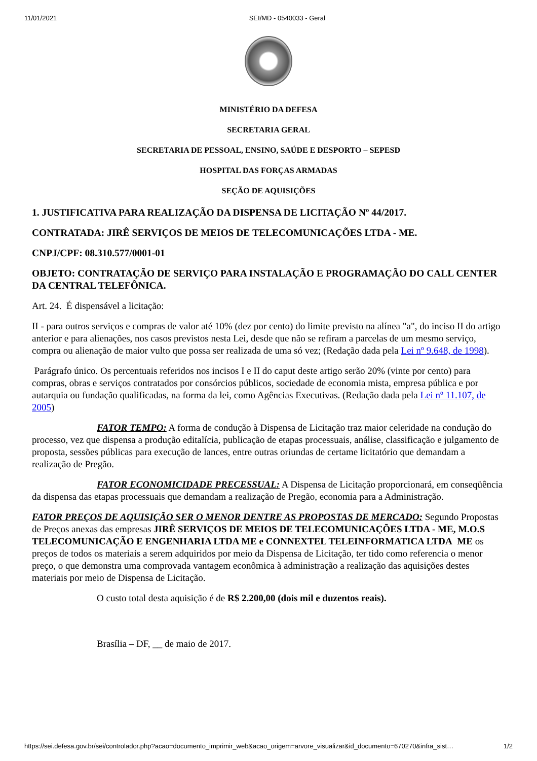11/01/2021 SEI/MD - 0540033 - Geral
MINISTÉRIO DA DEFESA
SECRETARIA GERAL
SECRETARIA DE PESSOAL, ENSINO, SAÚDE E DESPORTO – SEPESD
HOSPITAL DAS FORÇAS ARMADAS
SEÇÃO DE AQUISIÇÕES
1. JUSTIFICATIVA PARA REALIZAÇÃO DA DISPENSA DE LICITAÇÃO Nº 44/2017.
CONTRATADA: JIRÊ SERVIÇOS DE MEIOS DE TELECOMUNICAÇÕES LTDA - ME.
CNPJ/CPF: 08.310.577/0001-01
OBJETO: CONTRATAÇÃO DE SERVIÇO PARA INSTALAÇÃO E PROGRAMAÇÃO DO CALL CENTER DA CENTRAL TELEFÔNICA.
Art. 24. É dispensável a licitação:
II - para outros serviços e compras de valor até 10% (dez por cento) do limite previsto na alínea "a", do inciso II do artigo anterior e para alienações, nos casos previstos nesta Lei, desde que não se refiram a parcelas de um mesmo serviço, compra ou alienação de maior vulto que possa ser realizada de uma só vez; (Redação dada pela Lei nº 9.648, de 1998).
Parágrafo único. Os percentuais referidos nos incisos I e II do caput deste artigo serão 20% (vinte por cento) para compras, obras e serviços contratados por consórcios públicos, sociedade de economia mista, empresa pública e por autarquia ou fundação qualificadas, na forma da lei, como Agências Executivas. (Redação dada pela Lei nº 11.107, de 2005)
FATOR TEMPO: A forma de condução à Dispensa de Licitação traz maior celeridade na condução do processo, vez que dispensa a produção editalícia, publicação de etapas processuais, análise, classificação e julgamento de proposta, sessões públicas para execução de lances, entre outras oriundas de certame licitatório que demandam a realização de Pregão.
FATOR ECONOMICIDADE PRECESSUAL: A Dispensa de Licitação proporcionará, em conseqüência da dispensa das etapas processuais que demandam a realização de Pregão, economia para a Administração.
FATOR PREÇOS DE AQUISIÇÃO SER O MENOR DENTRE AS PROPOSTAS DE MERCADO: Segundo Propostas de Preços anexas das empresas JIRÊ SERVIÇOS DE MEIOS DE TELECOMUNICAÇÕES LTDA - ME, M.O.S TELECOMUNICAÇÃO E ENGENHARIA LTDA ME e CONNEXTEL TELEINFORMATICA LTDA ME os preços de todos os materiais a serem adquiridos por meio da Dispensa de Licitação, ter tido como referencia o menor preço, o que demonstra uma comprovada vantagem econômica à administração a realização das aquisições destes materiais por meio de Dispensa de Licitação.
O custo total desta aquisição é de R$ 2.200,00 (dois mil e duzentos reais).
Brasília – DF, __ de maio de 2017.
https://sei.defesa.gov.br/sei/controlador.php?acao=documento_imprimir_web&acao_origem=arvore_visualizar&id_documento=670270&infra_sist… 1/2